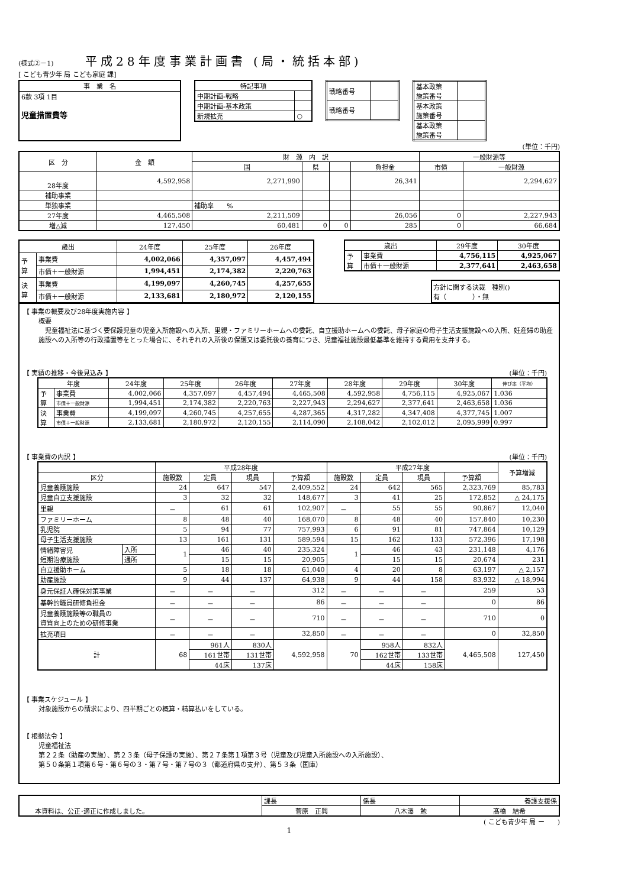(様式②－1) 平成28年度事業計画書 (局・統括本部)
[ こども青少年 局 こども家庭 課]
| 事 業 名 |
| 6款 3項 1目 児童措置費等 |
| 特記事項 | |
| 中期計画-戦略 | |
| 中期計画-基本政策 | |
| 新規拡充 | ○ |
| 戦略番号 | |
| 戦略番号 | |
| 基本政策 施策番号 | |
| 基本政策 施策番号 | |
| 基本政策 施策番号 | |
(単位：千円)
| 区 分 | 金 額 | 財 源 内 訳 | | | | 一般財源等 | |
| --- | --- | --- | --- | --- | --- | --- | --- |
| | | 国 | 県 | | 負担金 | 市債 | 一般財源 |
| 28年度 | 4,592,958 | 2,271,990 | | | 26,341 | | 2,294,627 |
| 補助事業 | | | | | | | |
| 単独事業 | | 補助率 % | | | | | |
| 27年度 | 4,465,508 | 2,211,509 | | | 26,056 | 0 | 2,227,943 |
| 増△減 | 127,450 | 60,481 | 0 | 0 | 285 | 0 | 66,684 |
| 歳出 | | 24年度 | 25年度 | 26年度 |
| --- | --- | --- | --- | --- |
| 予 算 | 事業費 | 4,002,066 | 4,357,097 | 4,457,494 |
| | 市債＋一般財源 | 1,994,451 | 2,174,382 | 2,220,763 |
| 決 算 | 事業費 | 4,199,097 | 4,260,745 | 4,257,655 |
| | 市債＋一般財源 | 2,133,681 | 2,180,972 | 2,120,155 |
| 歳出 | | 29年度 | 30年度 |
| --- | --- | --- | --- |
| 予 算 | 事業費 | 4,756,115 | 4,925,067 |
| | 市債＋一般財源 | 2,377,641 | 2,463,658 |
方針に関する決裁　種別()
有（　　　　）・無
【 事業の概要及び28年度実施内容 】
概要
　児童福祉法に基づく要保護児童の児童入所施設への入所、里親・ファミリーホームへの委託、自立援助ホームへの委託、母子家庭の母子生活支援施設への入所、妊産婦の助産施設への入所等の行政措置等をとった場合に、それぞれの入所後の保護又は委託後の養育につき、児童福祉施設最低基準を維持する費用を支弁する。
【 実績の推移・今後見込み 】 (単位：千円)
| 年度 | | 24年度 | 25年度 | 26年度 | 27年度 | 28年度 | 29年度 | 30年度 | 伸び率（平均） |
| --- | --- | --- | --- | --- | --- | --- | --- | --- | --- |
| 予 算 | 事業費 | 4,002,066 | 4,357,097 | 4,457,494 | 4,465,508 | 4,592,958 | 4,756,115 | 4,925,067 | 1.036 |
| | 市債＋一般財源 | 1,994,451 | 2,174,382 | 2,220,763 | 2,227,943 | 2,294,627 | 2,377,641 | 2,463,658 | 1.036 |
| 決 算 | 事業費 | 4,199,097 | 4,260,745 | 4,257,655 | 4,287,365 | 4,317,282 | 4,347,408 | 4,377,745 | 1.007 |
| | 市債＋一般財源 | 2,133,681 | 2,180,972 | 2,120,155 | 2,114,090 | 2,108,042 | 2,102,012 | 2,095,999 | 0.997 |
【 事業費の内訳 】 (単位：千円)
| | | 平成28年度 | | | | 平成27年度 | | | | 予算増減 |
| --- | --- | --- | --- | --- | --- | --- | --- | --- | --- | --- |
| 区分 | | 施設数 | 定員 | 現員 | 予算額 | 施設数 | 定員 | 現員 | 予算額 | |
| 児童養護施設 | | 24 | 647 | 547 | 2,409,552 | 24 | 642 | 565 | 2,323,769 | 85,783 |
| 児童自立支援施設 | | 3 | 32 | 32 | 148,677 | 3 | 41 | 25 | 172,852 | △ 24,175 |
| 里親 | | － | 61 | 61 | 102,907 | － | 55 | 55 | 90,867 | 12,040 |
| ファミリーホーム | | 8 | 48 | 40 | 168,070 | 8 | 48 | 40 | 157,840 | 10,230 |
| 乳児院 | | 5 | 94 | 77 | 757,993 | 6 | 91 | 81 | 747,864 | 10,129 |
| 母子生活支援施設 | | 13 | 161 | 131 | 589,594 | 15 | 162 | 133 | 572,396 | 17,198 |
| 情緒障害児 短期治療施設 | 入所 | 1 | 46 | 40 | 235,324 | 1 | 46 | 43 | 231,148 | 4,176 |
| | 通所 | | 15 | 15 | 20,905 | | 15 | 15 | 20,674 | 231 |
| 自立援助ホーム | | 5 | 18 | 18 | 61,040 | 4 | 20 | 8 | 63,197 | △ 2,157 |
| 助産施設 | | 9 | 44 | 137 | 64,938 | 9 | 44 | 158 | 83,932 | △ 18,994 |
| 身元保証人確保対策事業 | | － | － | － | 312 | － | － | － | 259 | 53 |
| 基幹的職員研修負担金 | | － | － | － | 86 | － | － | － | 0 | 86 |
| 児童養護施設等の職員の 資質向上のための研修事業 | | － | － | － | 710 | － | － | － | 710 | 0 |
| 拡充項目 | | － | － | － | 32,850 | － | － | － | 0 | 32,850 |
| 計 | | 68 | 961人 | 830人 | 4,592,958 | 70 | 958人 | 832人 | 4,465,508 | 127,450 |
| | | | 161世帯 | 131世帯 | | | 162世帯 | 133世帯 | | |
| | | | 44床 | 137床 | | | 44床 | 158床 | | |
【 事業スケジュール 】
対象施設からの請求により、四半期ごとの概算・精算払いをしている。
【 根拠法令 】
児童福祉法
第２２条（助産の実施）、第２３条（母子保護の実施）、第２７条第１項第３号（児童及び児童入所施設への入所施設）、
第５０条第１項第６号・第６号の３・第７号・第７号の３（都道府県の支弁）、第５３条（国庫）
| 本資料は、公正･適正に作成しました。 | 課長 | 係長 | 養護支援係 |
| | 菅原 正興 | 八木澤 勉 | 髙橋 結希 |
( こども青少年 局 ー　　)
1